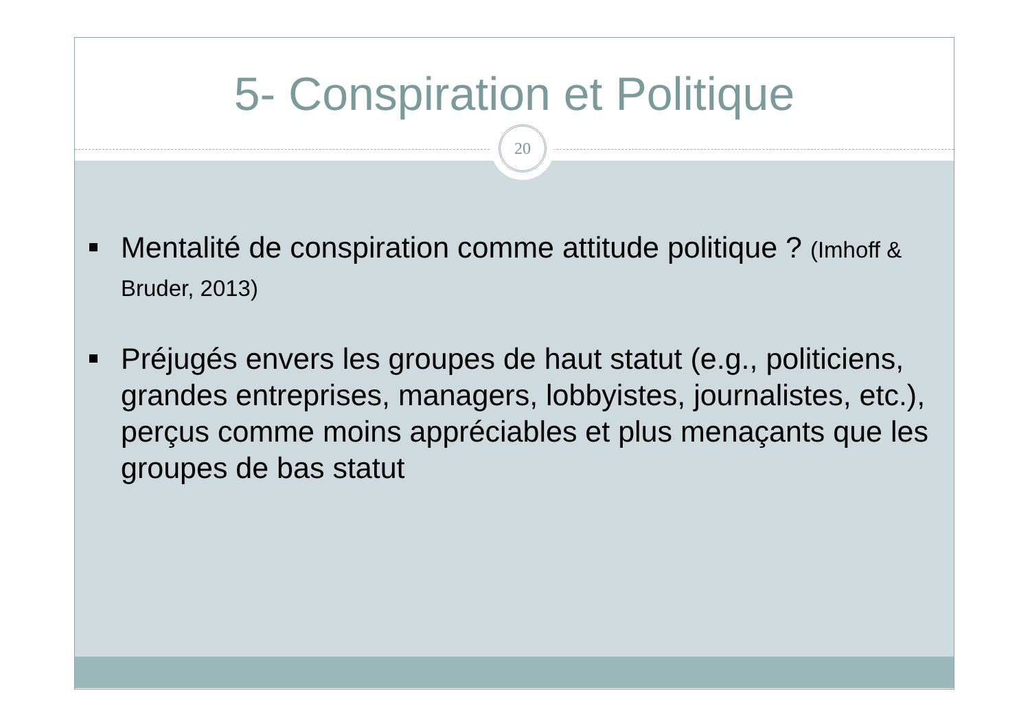5- Conspiration et Politique
20
Mentalité de conspiration comme attitude politique ? (Imhoff & Bruder, 2013)
Préjugés envers les groupes de haut statut (e.g., politiciens, grandes entreprises, managers, lobbyistes, journalistes, etc.), perçus comme moins appréciables et plus menaçants que les groupes de bas statut